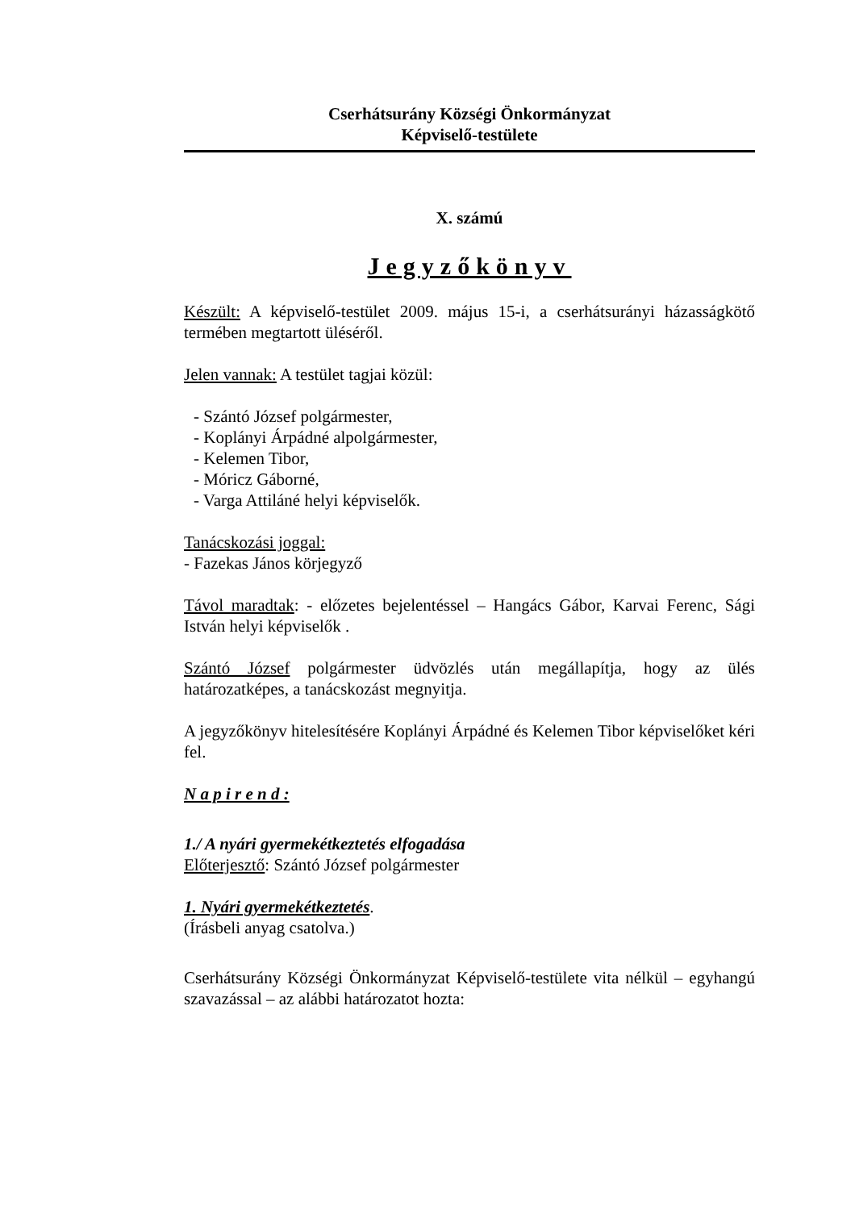Cserhátsurány Községi Önkormányzat
Képviselő-testülete
X. számú
Jegyzőkönyv
Készült: A képviselő-testület 2009. május 15-i, a cserhátsurányi házasságkötő termében megtartott üléséről.
Jelen vannak: A testület tagjai közül:
- Szántó József polgármester,
- Koplányi Árpádné alpolgármester,
- Kelemen Tibor,
- Móricz Gáborné,
- Varga Attiláné helyi képviselők.
Tanácskozási joggal:
- Fazekas János körjegyző
Távol maradtak: - előzetes bejelentéssel – Hangács Gábor, Karvai Ferenc, Sági István helyi képviselők .
Szántó József polgármester üdvözlés után megállapítja, hogy az ülés határozatképes, a tanácskozást megnyitja.
A jegyzőkönyv hitelesítésére Koplányi Árpádné és Kelemen Tibor képviselőket kéri fel.
N a p i r e n d :
1./ A nyári gyermekétkeztetés elfogadása
Előterjesztő: Szántó József polgármester
1. Nyári gyermekétkeztetés.
(Írásbeli anyag csatolva.)
Cserhátsurány Községi Önkormányzat Képviselő-testülete vita nélkül – egyhangú szavazással – az alábbi határozatot hozta: